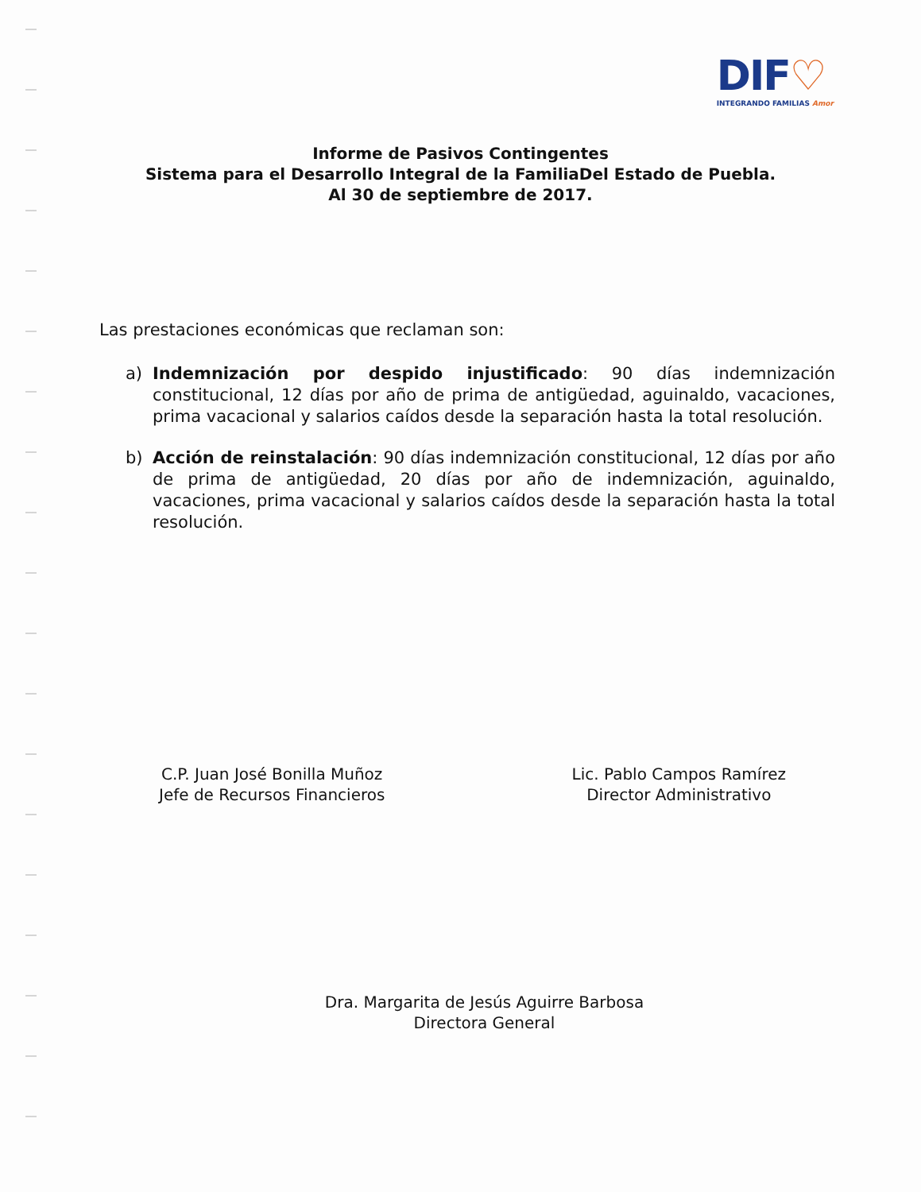DIF♡
INTEGRANDO FAMILIAS Amor
Informe de Pasivos Contingentes
Sistema para el Desarrollo Integral de la FamiliaDel Estado de Puebla.
Al 30 de septiembre de 2017.
Las prestaciones económicas que reclaman son:
a) Indemnización por despido injustificado: 90 días indemnización constitucional, 12 días por año de prima de antigüedad, aguinaldo, vacaciones, prima vacacional y salarios caídos desde la separación hasta la total resolución.
b) Acción de reinstalación: 90 días indemnización constitucional, 12 días por año de prima de antigüedad, 20 días por año de indemnización, aguinaldo, vacaciones, prima vacacional y salarios caídos desde la separación hasta la total resolución.
C.P. Juan José Bonilla Muñoz
Jefe de Recursos Financieros
Lic. Pablo Campos Ramírez
Director Administrativo
Dra. Margarita de Jesús Aguirre Barbosa
Directora General